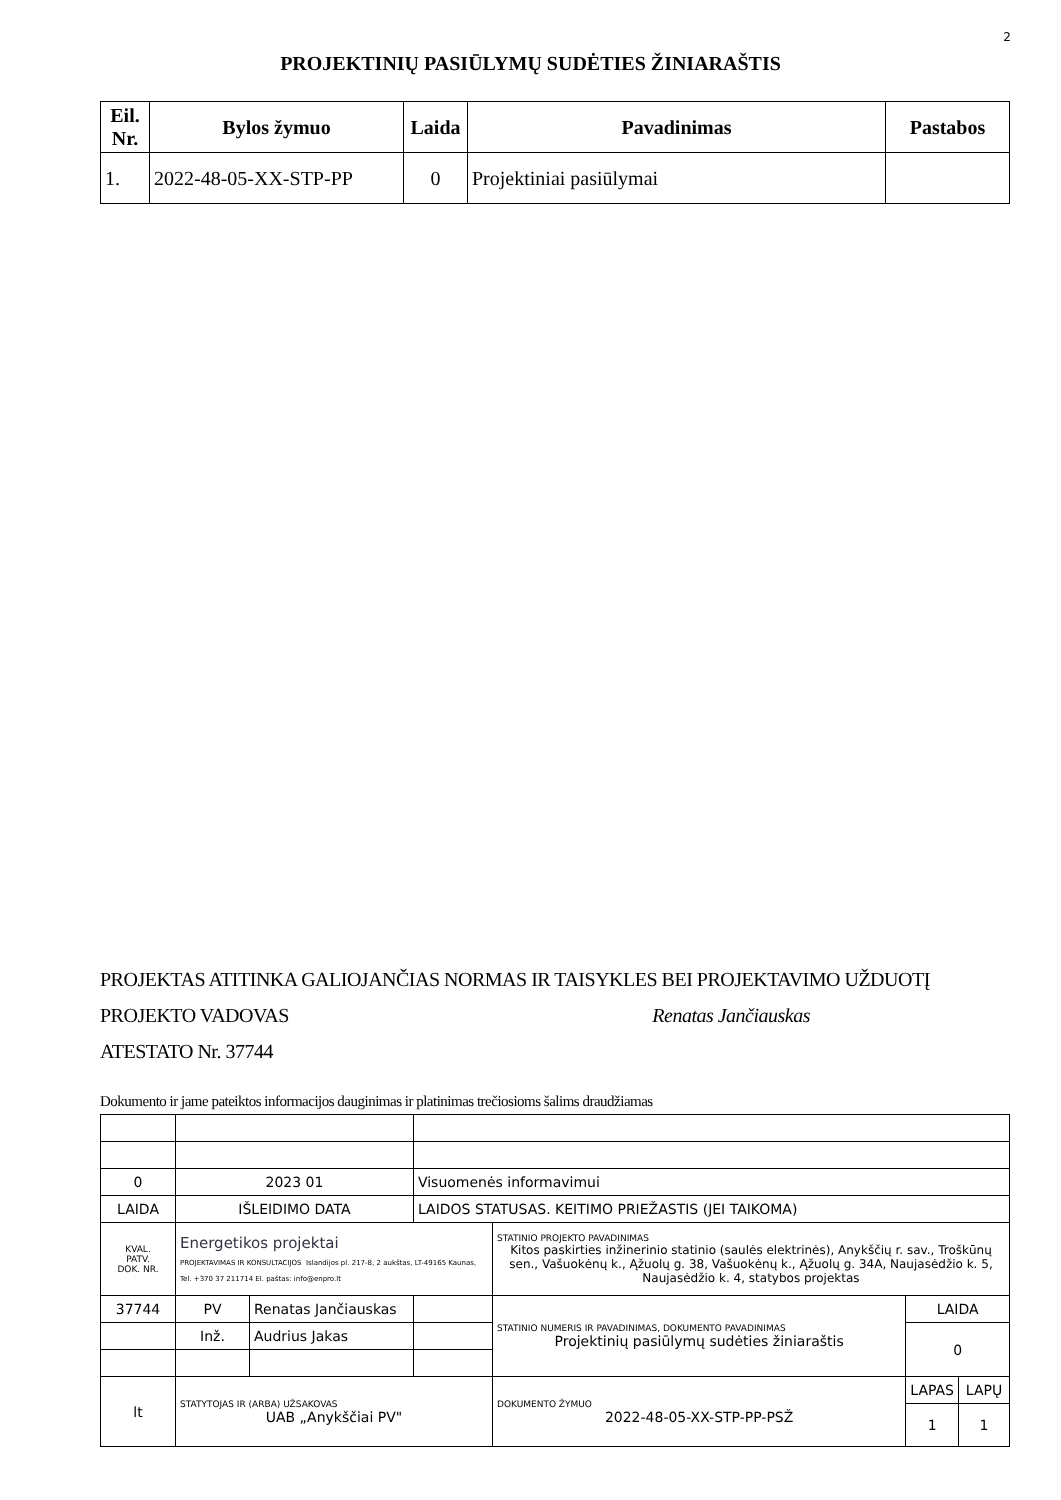2
PROJEKTINIŲ PASIŪLYMŲ SUDĖTIES ŽINIARAŠTIS
| Eil. Nr. | Bylos žymuo | Laida | Pavadinimas | Pastabos |
| --- | --- | --- | --- | --- |
| 1. | 2022-48-05-XX-STP-PP | 0 | Projektiniai pasiūlymai | |
PROJEKTAS ATITINKA GALIOJANČIAS NORMAS IR TAISYKLES BEI PROJEKTAVIMO UŽDUOTĮ
PROJEKTO VADOVAS Renatas Jančiauskas
ATESTATO Nr. 37744
Dokumento ir jame pateiktos informacijos dauginimas ir platinimas trečiosioms šalims draudžiamas
| 0 | 2023 01 | | Visuomenės informavimui | | | |
| LAIDA | IŠLEIDIMO DATA | | LAIDOS STATUSAS. KEITIMO PRIEŽASTIS (JEI TAIKOMA) | | | |
| KVAL. PATV. DOK. NR. | Energetikos projektai PROJEKTAVIMAS IR KONSULTACIJOS Islandijos pl. 217-8, 2 aukštas, LT-49165 Kaunas, Tel. +370 37 211714 El. paštas: info@enpro.lt | | | STATINIO PROJEKTO PAVADINIMAS Kitos paskirties inžinerinio statinio (saulės elektrinės), Anykščių r. sav., Troškūnų sen., Vašuokėnų k., Ąžuolų g. 38, Vašuokėnų k., Ąžuolų g. 34A, Naujasėdžio k. 5, Naujasėdžio k. 4, statybos projektas | | |
| 37744 | PV | Renatas Jančiauskas | | STATINIO NUMERIS IR PAVADINIMAS, DOKUMENTO PAVADINIMAS Projektinių pasiūlymų sudėties žiniaraštis | LAIDA | |
| | Inž. | Audrius Jakas | | | 0 | |
| lt | STATYTOJAS IR (ARBA) UŽSAKOVAS UAB „Anykščiai PV" | | | DOKUMENTO ŽYMUO 2022-48-05-XX-STP-PP-PSŽ | LAPAS | LAPŲ |
| | | | | | 1 | 1 |